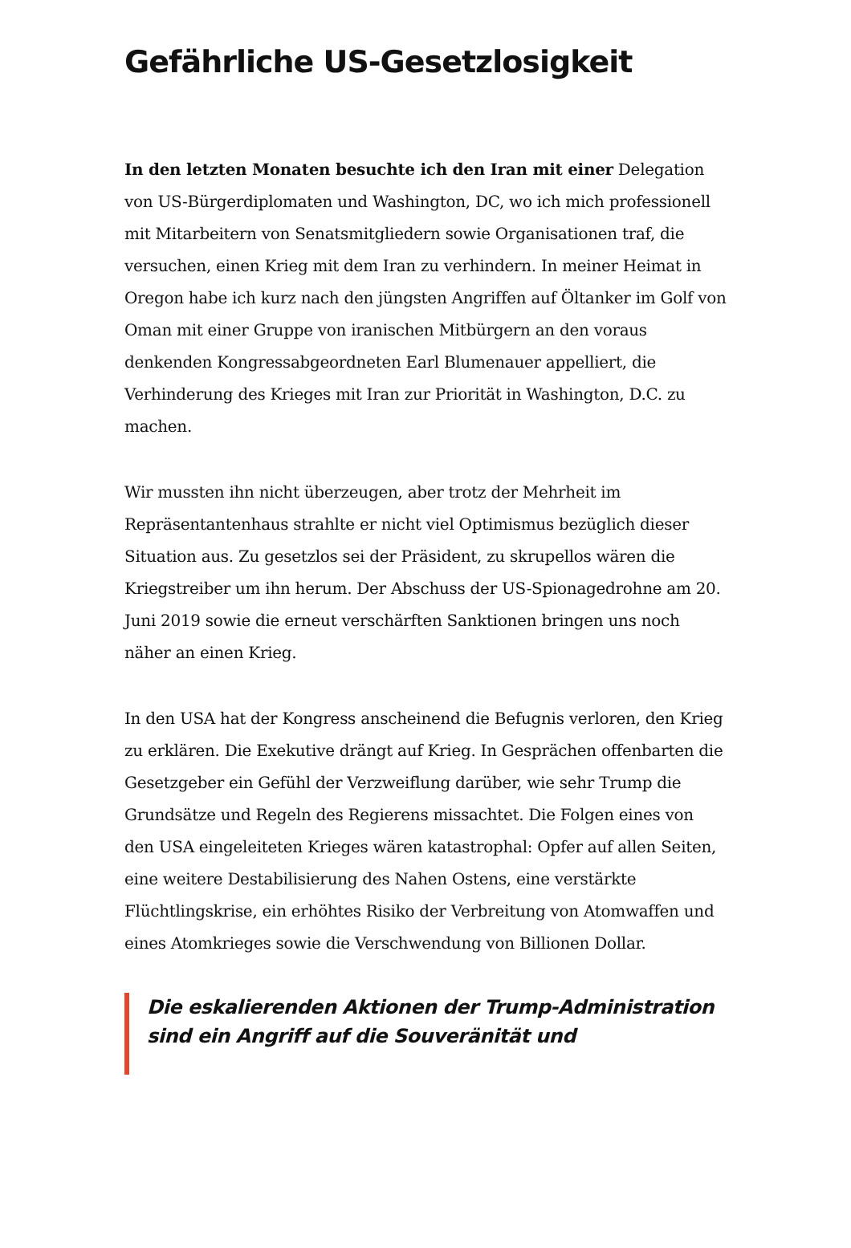Gefährliche US-Gesetzlosigkeit
In den letzten Monaten besuchte ich den Iran mit einer Delegation von US-Bürgerdiplomaten und Washington, DC, wo ich mich professionell mit Mitarbeitern von Senatsmitgliedern sowie Organisationen traf, die versuchen, einen Krieg mit dem Iran zu verhindern. In meiner Heimat in Oregon habe ich kurz nach den jüngsten Angriffen auf Öltanker im Golf von Oman mit einer Gruppe von iranischen Mitbürgern an den voraus denkenden Kongressabgeordneten Earl Blumenauer appelliert, die Verhinderung des Krieges mit Iran zur Priorität in Washington, D.C. zu machen.
Wir mussten ihn nicht überzeugen, aber trotz der Mehrheit im Repräsentantenhaus strahlte er nicht viel Optimismus bezüglich dieser Situation aus. Zu gesetzlos sei der Präsident, zu skrupellos wären die Kriegstreiber um ihn herum. Der Abschuss der US-Spionagedrohne am 20. Juni 2019 sowie die erneut verschärften Sanktionen bringen uns noch näher an einen Krieg.
In den USA hat der Kongress anscheinend die Befugnis verloren, den Krieg zu erklären. Die Exekutive drängt auf Krieg. In Gesprächen offenbarten die Gesetzgeber ein Gefühl der Verzweiflung darüber, wie sehr Trump die Grundsätze und Regeln des Regierens missachtet. Die Folgen eines von den USA eingeleiteten Krieges wären katastrophal: Opfer auf allen Seiten, eine weitere Destabilisierung des Nahen Ostens, eine verstärkte Flüchtlingskrise, ein erhöhtes Risiko der Verbreitung von Atomwaffen und eines Atomkrieges sowie die Verschwendung von Billionen Dollar.
Die eskalierenden Aktionen der Trump-Administration sind ein Angriff auf die Souveränität und